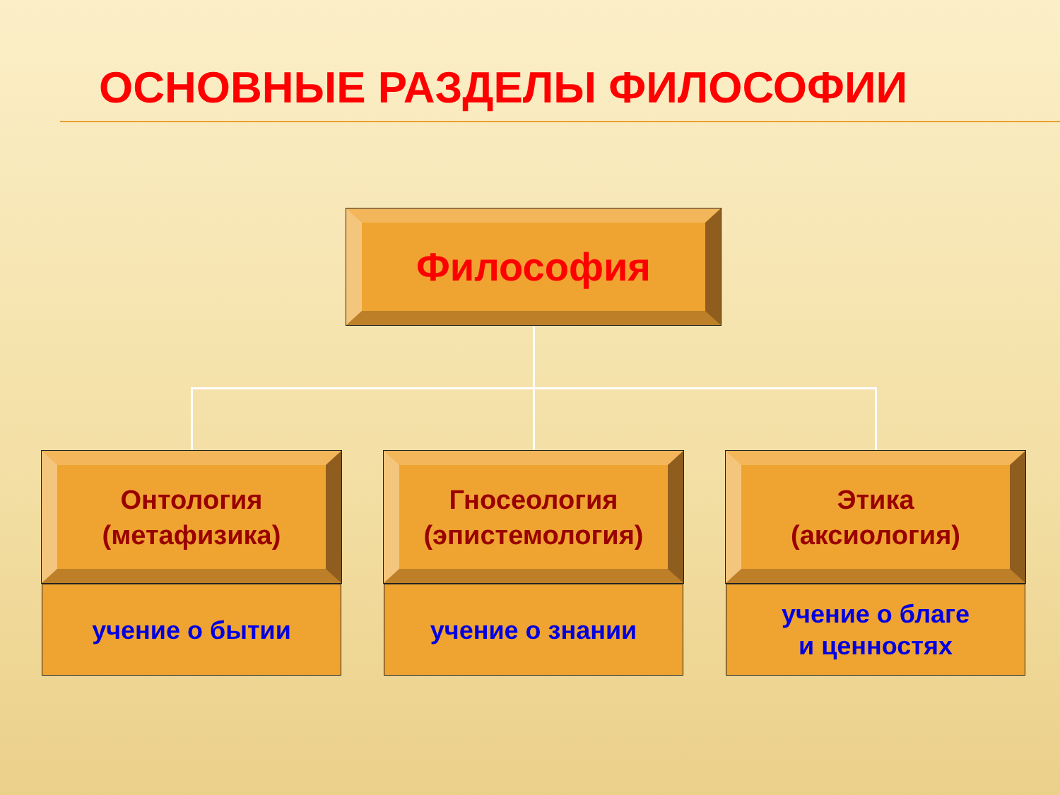ОСНОВНЫЕ РАЗДЕЛЫ ФИЛОСОФИИ
Философия
Онтология
(метафизика)
Гносеология
(эпистемология)
Этика
(аксиология)
учение о бытии учение о знании
учение о благе
и ценностях